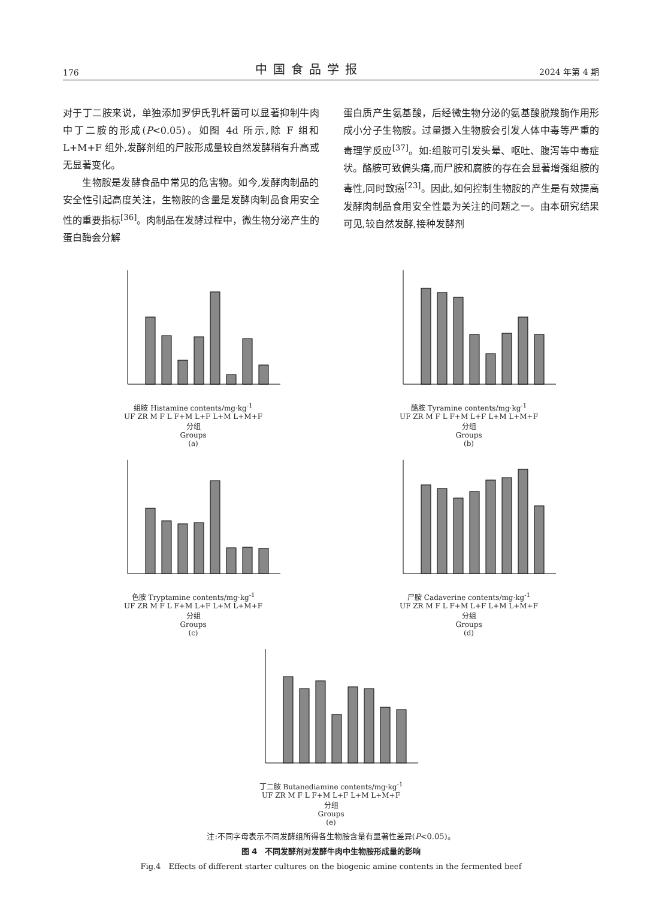176 中国食品学报 2024 年第 4 期
对于丁二胺来说，单独添加罗伊氏乳杆菌可以显著抑制牛肉中丁二胺的形成(P<0.05)。如图 4d 所示,除 F 组和 L+M+F 组外,发酵剂组的尸胺形成量较自然发酵稍有升高或无显著变化。
　　生物胺是发酵食品中常见的危害物。如今,发酵肉制品的安全性引起高度关注，生物胺的含量是发酵肉制品食用安全性的重要指标<sup>[36]</sup>。肉制品在发酵过程中，微生物分泌产生的蛋白酶会分解
蛋白质产生氨基酸，后经微生物分泌的氨基酸脱羧酶作用形成小分子生物胺。过量摄入生物胺会引发人体中毒等严重的毒理学反应<sup>[37]</sup>。如:组胺可引发头晕、呕吐、腹泻等中毒症状。酪胺可致偏头痛,而尸胺和腐胺的存在会显著增强组胺的毒性,同时致癌<sup>[23]</sup>。因此,如何控制生物胺的产生是有效提高发酵肉制品食用安全性最为关注的问题之一。由本研究结果可见,较自然发酵,接种发酵剂
组胺 Histamine contents/mg·kg<sup>-1</sup>
UF ZR M F L F+M L+F L+M L+M+F
分组
Groups
(a)
酪胺 Tyramine contents/mg·kg<sup>-1</sup>
UF ZR M F L F+M L+F L+M L+M+F
分组
Groups
(b)
色胺 Tryptamine contents/mg·kg<sup>-1</sup>
UF ZR M F L F+M L+F L+M L+M+F
分组
Groups
(c)
尸胺 Cadaverine contents/mg·kg<sup>-1</sup>
UF ZR M F L F+M L+F L+M L+M+F
分组
Groups
(d)
丁二胺 Butanediamine contents/mg·kg<sup>-1</sup>
UF ZR M F L F+M L+F L+M L+M+F
分组
Groups
(e)
注:不同字母表示不同发酵组所得各生物胺含量有显著性差异(P<0.05)。
图 4　不同发酵剂对发酵牛肉中生物胺形成量的影响
Fig.4　Effects of different starter cultures on the biogenic amine contents in the fermented beef